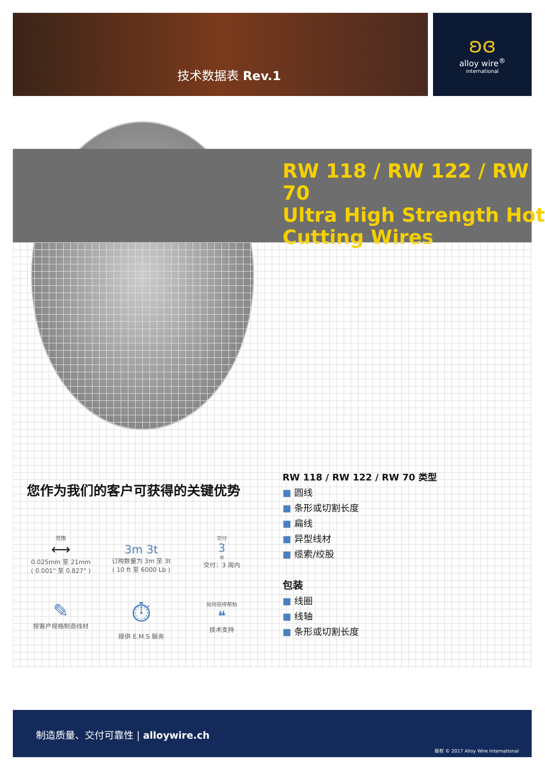技术数据表 Rev.1
ʚɞ
alloy wire<sup>®</sup>
international
RW 118 / RW 122 / RW 70
Ultra High Strength Hot
Cutting Wires
您作为我们的客户可获得的关键优势
范围
⟷
0.025mm 至 21mm
( 0.001" 至 0.827" )
3m 3t
订购数量为 3m 至 3t
( 10 ft 至 6000 Lb )
交付
3
周
交付：3 周内
✎
按客户规格制造线材
⏱
提供 E.M.S 服务
如何获得帮助
❝
技术支持
RW 118 / RW 122 / RW 70 类型
■ 圆线
■ 条形或切割长度
■ 扁线
■ 异型线材
■ 缆索/绞股
包装
■ 线圈
■ 线轴
■ 条形或切割长度
制造质量、交付可靠性 | alloywire.ch
版权 © 2017 Alloy Wire International